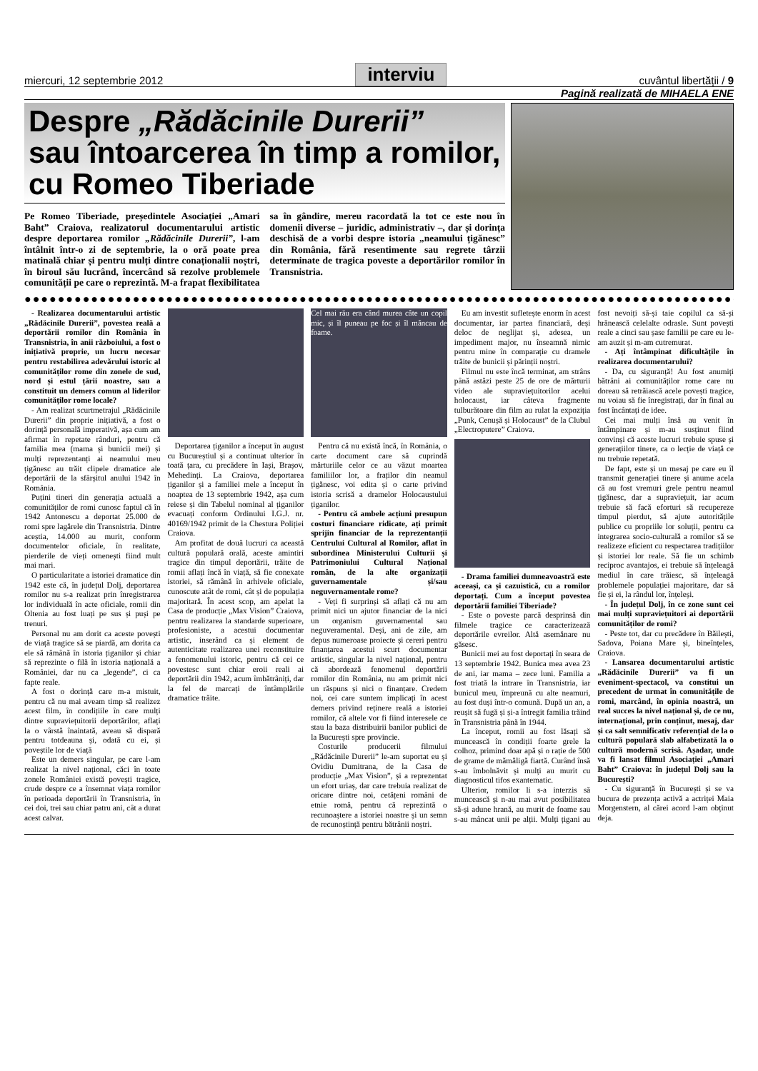miercuri, 12 septembrie 2012 interviu cuvântul libertății / 9
Pagină realizată de MIHAELA ENE
Despre „Rădăcinile Durerii”
sau întoarcerea în timp a romilor,
cu Romeo Tiberiade
Pe Romeo Tiberiade, președintele Asociației „Amari Baht” Craiova, realizatorul documentarului artistic despre deportarea romilor „Rădăcinile Durerii”, l-am întâlnit într-o zi de septembrie, la o oră poate prea matinală chiar și pentru mulți dintre conaționalii noștri, în biroul său lucrând, încercând să rezolve problemele comunității pe care o reprezintă. M-a frapat flexibilitatea sa în gândire, mereu racordată la tot ce este nou în domenii diverse – juridic, administrativ –, dar și dorința deschisă de a vorbi despre istoria „neamului țigănesc” din România, fără resentimente sau regrete târzii determinate de tragica poveste a deportărilor romilor în Transnistria.
●●●●●●●●●●●●●●●●●●●●●●●●●●●●●●●●●●●●●●●●●●●●●●●●●●●●●●●●●●●●●●●●●●●●●●●●●●●●●●●●●●●●●●●●●●●●●●●●●●●●●
- Realizarea documentarului artistic „Rădăcinile Durerii”, povestea reală a deportării romilor din România în Transnistria, în anii războiului, a fost o inițiativă proprie, un lucru necesar pentru restabilirea adevărului istoric al comunităților rome din zonele de sud, nord și estul țării noastre, sau a constituit un demers comun al liderilor comunităților rome locale?
- Am realizat scurtmetrajul „Rădăcinile Durerii” din proprie inițiativă, a fost o dorință personală imperativă, așa cum am afirmat în repetate rânduri, pentru că familia mea (mama și bunicii mei) și mulți reprezentanți ai neamului meu țigănesc au trăit clipele dramatice ale deportării de la sfârșitul anului 1942 în România.
Puțini tineri din generația actuală a comunităților de romi cunosc faptul că în 1942 Antonescu a deportat 25.000 de romi spre lagărele din Transnistria. Dintre aceștia, 14.000 au murit, conform documentelor oficiale, în realitate, pierderile de vieți omenești fiind mult mai mari.
O particularitate a istoriei dramatice din 1942 este că, în județul Dolj, deportarea romilor nu s-a realizat prin înregistrarea lor individuală în acte oficiale, romii din Oltenia au fost luați pe sus și puși pe trenuri.
Personal nu am dorit ca aceste povești de viață tragice să se piardă, am dorita ca ele să rămână în istoria țiganilor și chiar să reprezinte o filă în istoria națională a României, dar nu ca „legende”, ci ca fapte reale.
A fost o dorință care m-a mistuit, pentru că nu mai aveam timp să realizez acest film, în condițiile în care mulți dintre supraviețuitorii deportărilor, aflați la o vârstă înaintată, aveau să dispară pentru totdeauna și, odată cu ei, și poveștile lor de viață
Este un demers singular, pe care l-am realizat la nivel național, căci în toate zonele României există povești tragice, crude despre ce a însemnat viața romilor în perioada deportării în Transnistria, în cei doi, trei sau chiar patru ani, cât a durat acest calvar.
Deportarea țiganilor a început în august cu Bucureștiul și a continuat ulterior în toată țara, cu precădere în Iași, Brașov, Mehedinți. La Craiova, deportarea țiganilor și a familiei mele a început în noaptea de 13 septembrie 1942, așa cum reiese și din Tabelul nominal al țiganilor evacuați conform Ordinului I.G.J. nr. 40169/1942 primit de la Chestura Poliției Craiova.
Am profitat de două lucruri ca această cultură populară orală, aceste amintiri tragice din timpul deportării, trăite de romii aflați încă în viață, să fie conexate istoriei, să rămână în arhivele oficiale, cunoscute atât de romi, cât și de populația majoritară. În acest scop, am apelat la Casa de producție „Max Vision” Craiova, pentru realizarea la standarde superioare, profesioniste, a acestui documentar artistic, inserând ca și element de autenticitate realizarea unei reconstituire a fenomenului istoric, pentru că cei ce povestesc sunt chiar eroii reali ai deportării din 1942, acum îmbătrâniți, dar la fel de marcați de întâmplările dramatice trăite.
Cel mai rău era când murea câte un copil mic, și îl puneau pe foc și îl mâncau de foame.
Pentru că nu există încă, în România, o carte document care să cuprindă mărturiile celor ce au văzut moartea familiilor lor, a fraților din neamul țigănesc, voi edita și o carte privind istoria scrisă a dramelor Holocaustului țiganilor.
- Pentru că ambele acțiuni presupun costuri financiare ridicate, ați primit sprijin financiar de la reprezentanții Centrului Cultural al Romilor, aflat în subordinea Ministerului Culturii și Patrimoniului Cultural Național român, de la alte organizații guvernamentale și/sau neguvernamentale rome?
- Veți fi surprinși să aflați că nu am primit nici un ajutor financiar de la nici un organism guvernamental sau neguveramental. Deși, ani de zile, am depus numeroase proiecte și cereri pentru finanțarea acestui scurt documentar artistic, singular la nivel național, pentru că abordează fenomenul deportării romilor din România, nu am primit nici un răspuns și nici o finanțare. Credem noi, cei care suntem implicați în acest demers privind reținere reală a istoriei romilor, că altele vor fi fiind interesele ce stau la baza distribuirii banilor publici de la București spre provincie.
Costurile producerii filmului „Rădăcinile Durerii” le-am suportat eu și Ovidiu Dumitrana, de la Casa de producție „Max Vision”, și a reprezentat un efort uriaș, dar care trebuia realizat de oricare dintre noi, cetățeni români de etnie romă, pentru că reprezintă o recunoaștere a istoriei noastre și un semn de recunoștință pentru bătrânii noștri.
Eu am investit sufletește enorm în acest documentar, iar partea financiară, deși deloc de neglijat și, adesea, un impediment major, nu înseamnă nimic pentru mine în comparație cu dramele trăite de bunicii și părinții noștri.
Filmul nu este încă terminat, am strâns până astăzi peste 25 de ore de mărturii video ale supraviețuitorilor acelui holocaust, iar câteva fragmente tulburătoare din film au rulat la expoziția „Punk, Cenușă și Holocaust” de la Clubul „Electroputere” Craiova.
- Drama familiei dumneavoastră este aceeași, ca și cazuistică, cu a romilor deportați. Cum a început povestea deportării familiei Tiberiade?
- Este o poveste parcă desprinsă din filmele tragice ce caracterizează deportările evreilor. Altă asemănare nu găsesc.
Bunicii mei au fost deportați în seara de 13 septembrie 1942. Bunica mea avea 23 de ani, iar mama – zece luni. Familia a fost triată la intrare în Transnistria, iar bunicul meu, împreună cu alte neamuri, au fost duși într-o comună. După un an, a reușit să fugă și și-a întregit familia trăind în Transnistria până în 1944.
La început, romii au fost lăsați să muncească în condiții foarte grele la colhoz, primind doar apă și o rație de 500 de grame de mămăligă fiartă. Curând însă s-au îmbolnăvit și mulți au murit cu diagnosticul tifos exantematic.
Ulterior, romilor li s-a interzis să muncească și n-au mai avut posibilitatea să-și adune hrană, au murit de foame sau s-au mâncat unii pe alții. Mulți țigani au fost nevoiți să-și taie copilul ca să-și hrănească celelalte odrasle. Sunt povești reale a cinci sau șase familii pe care eu le-am auzit și m-am cutremurat.
- Ați întâmpinat dificultățile în realizarea documentarului?
- Da, cu siguranță! Au fost anumiți bătrâni ai comunităților rome care nu doreau să retrăiască acele povești tragice, nu voiau să fie înregistrați, dar în final au fost încântați de idee.
Cei mai mulți însă au venit în întâmpinare și m-au susținut fiind convinși că aceste lucruri trebuie spuse și generațiilor tinere, ca o lecție de viață ce nu trebuie repetată.
De fapt, este și un mesaj pe care eu îl transmit generației tinere și anume acela că au fost vremuri grele pentru neamul țigănesc, dar a supraviețuit, iar acum trebuie să facă eforturi să recupereze timpul pierdut, să ajute autoritățile publice cu propriile lor soluții, pentru ca integrarea socio-culturală a romilor să se realizeze eficient cu respectarea tradițiilor și istoriei lor reale. Să fie un schimb reciproc avantajos, ei trebuie să înțeleagă mediul în care trăiesc, să înțeleagă problemele populației majoritare, dar să fie și ei, la rândul lor, înțeleși.
- În județul Dolj, în ce zone sunt cei mai mulți supraviețuitori ai deportării comunităților de romi?
- Peste tot, dar cu precădere în Băilești, Sadova, Poiana Mare și, bineînțeles, Craiova.
- Lansarea documentarului artistic „Rădăcinile Durerii” va fi un eveniment-spectacol, va constitui un precedent de urmat în comunitățile de romi, marcând, în opinia noastră, un real succes la nivel național și, de ce nu, internațional, prin conținut, mesaj, dar și ca salt semnificativ referențial de la o cultură populară slab alfabetizată la o cultură modernă scrisă. Așadar, unde va fi lansat filmul Asociației „Amari Baht” Craiova: în județul Dolj sau la București?
- Cu siguranță în București și se va bucura de prezența activă a actriței Maia Morgenstern, al cărei acord l-am obținut deja.